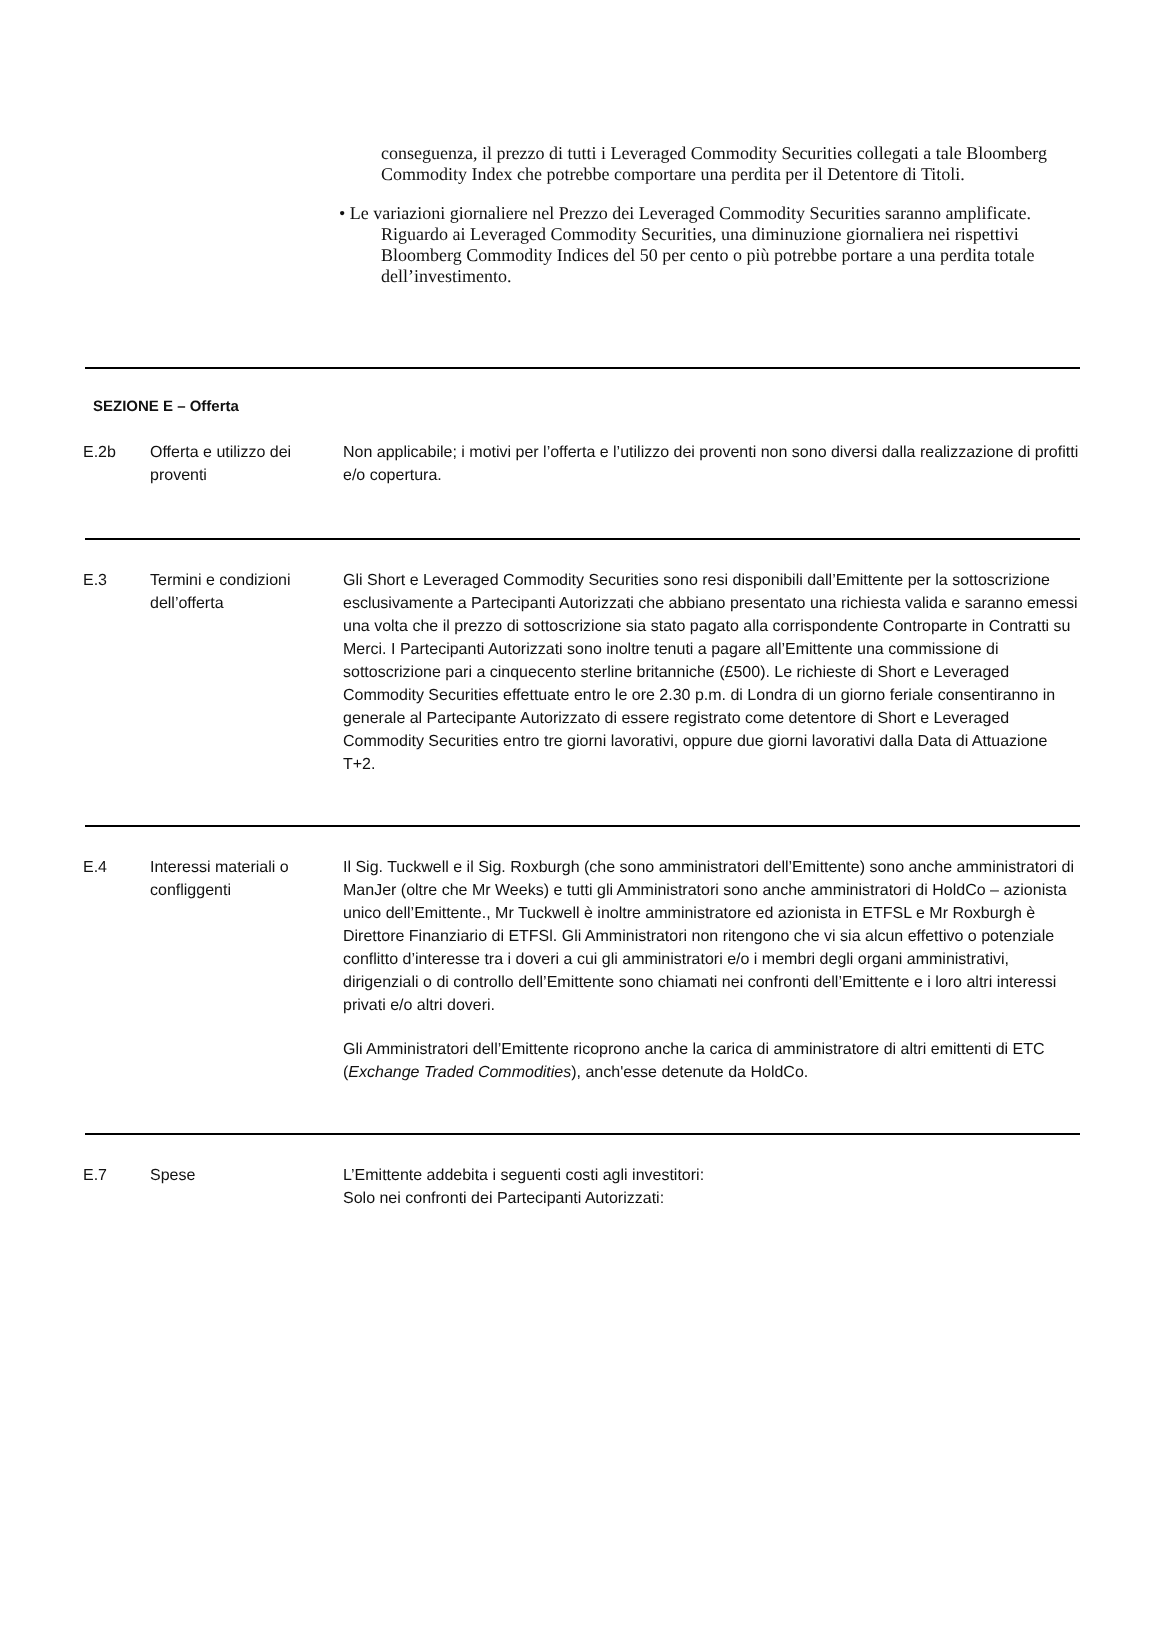conseguenza, il prezzo di tutti i Leveraged Commodity Securities collegati a tale Bloomberg Commodity Index che potrebbe comportare una perdita per il Detentore di Titoli.
• Le variazioni giornaliere nel Prezzo dei Leveraged Commodity Securities saranno amplificate. Riguardo ai Leveraged Commodity Securities, una diminuzione giornaliera nei rispettivi Bloomberg Commodity Indices del 50 per cento o più potrebbe portare a una perdita totale dell’investimento.
SEZIONE E – Offerta
| E.2b | Offerta e utilizzo dei proventi | Non applicabile; i motivi per l’offerta e l’utilizzo dei proventi non sono diversi dalla realizzazione di profitti e/o copertura. |
| E.3 | Termini e condizioni dell’offerta | Gli Short e Leveraged Commodity Securities sono resi disponibili dall’Emittente per la sottoscrizione esclusivamente a Partecipanti Autorizzati che abbiano presentato una richiesta valida e saranno emessi una volta che il prezzo di sottoscrizione sia stato pagato alla corrispondente Controparte in Contratti su Merci. I Partecipanti Autorizzati sono inoltre tenuti a pagare all’Emittente una commissione di sottoscrizione pari a cinquecento sterline britanniche (£500). Le richieste di Short e Leveraged Commodity Securities effettuate entro le ore 2.30 p.m. di Londra di un giorno feriale consentiranno in generale al Partecipante Autorizzato di essere registrato come detentore di Short e Leveraged Commodity Securities entro tre giorni lavorativi, oppure due giorni lavorativi dalla Data di Attuazione T+2. |
| E.4 | Interessi materiali o confliggenti | Il Sig. Tuckwell e il Sig. Roxburgh (che sono amministratori dell’Emittente) sono anche amministratori di ManJer (oltre che Mr Weeks) e tutti gli Amministratori sono anche amministratori di HoldCo – azionista unico dell’Emittente., Mr Tuckwell è inoltre amministratore ed azionista in ETFSL e Mr Roxburgh è Direttore Finanziario di ETFSl. Gli Amministratori non ritengono che vi sia alcun effettivo o potenziale conflitto d’interesse tra i doveri a cui gli amministratori e/o i membri degli organi amministrativi, dirigenziali o di controllo dell’Emittente sono chiamati nei confronti dell’Emittente e i loro altri interessi privati e/o altri doveri. Gli Amministratori dell’Emittente ricoprono anche la carica di amministratore di altri emittenti di ETC ( Exchange Traded Commodities ), anch'esse detenute da HoldCo. |
| E.7 | Spese | L’Emittente addebita i seguenti costi agli investitori: Solo nei confronti dei Partecipanti Autorizzati: |